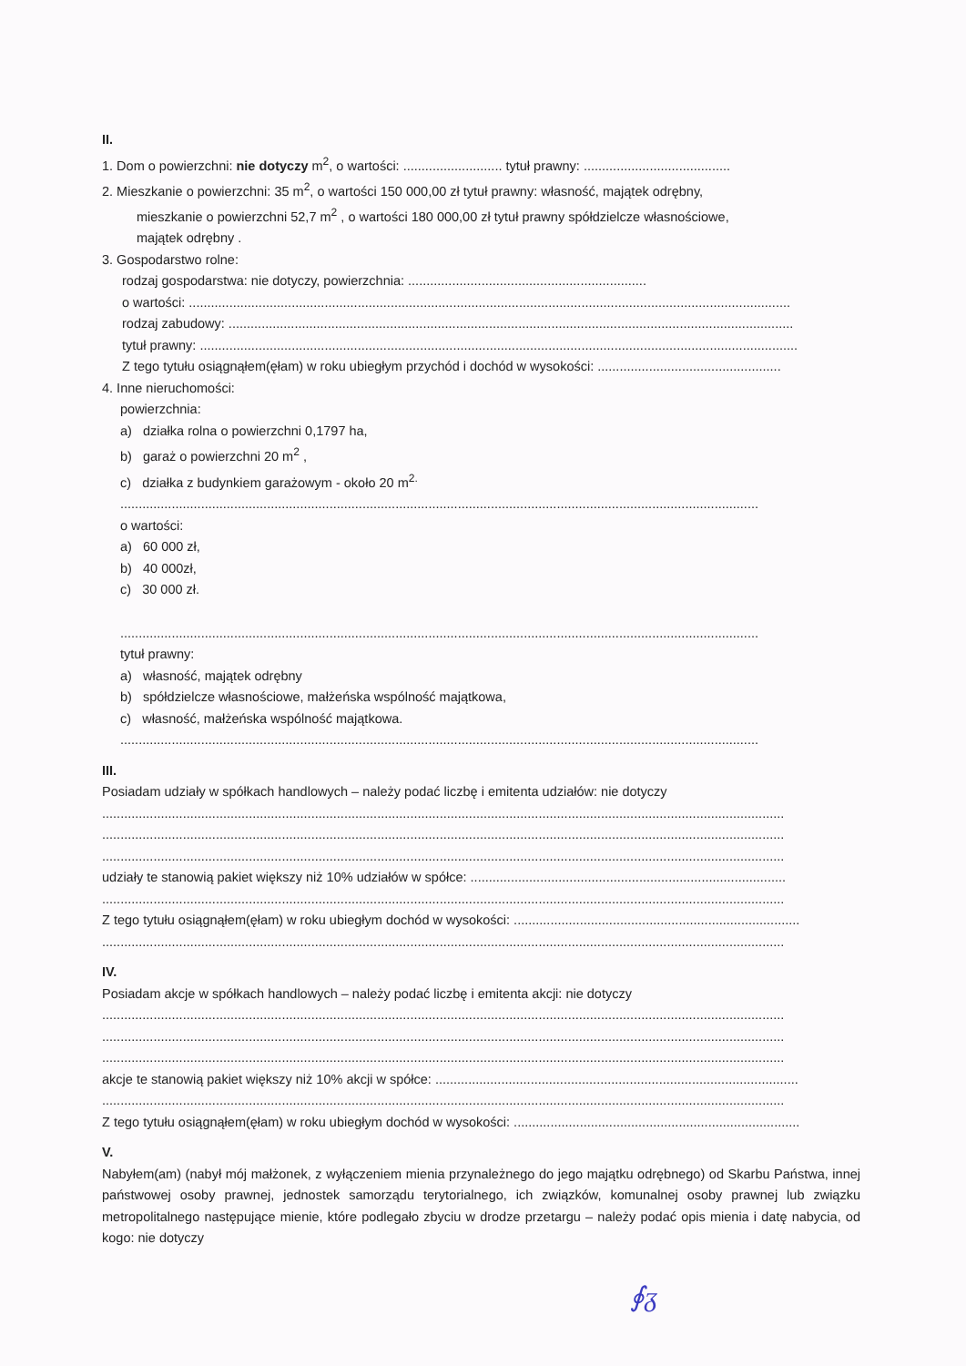II.
1. Dom o powierzchni: nie dotyczy m<sup>2</sup>, o wartości: ........................... tytuł prawny: ........................................
2. Mieszkanie o powierzchni: 35 m<sup>2</sup>, o wartości 150 000,00 zł tytuł prawny: własność, majątek odrębny,
mieszkanie o powierzchni 52,7 m<sup>2</sup> , o wartości 180 000,00 zł tytuł prawny spółdzielcze własnościowe,
majątek odrębny .
3. Gospodarstwo rolne:
rodzaj gospodarstwa: nie dotyczy, powierzchnia: .................................................................
o wartości: ....................................................................................................................................................................
rodzaj zabudowy: ..........................................................................................................................................................
tytuł prawny: ...................................................................................................................................................................
Z tego tytułu osiągnąłem(ęłam) w roku ubiegłym przychód i dochód w wysokości: ..................................................
4. Inne nieruchomości:
powierzchnia:
a) działka rolna o powierzchni 0,1797 ha,
b) garaż o powierzchni 20 m<sup>2</sup> ,
c) działka z budynkiem garażowym - około 20 m<sup>2.</sup>
..............................................................................................................................................................................
o wartości:
a) 60 000 zł,
b) 40 000zł,
c) 30 000 zł.
..............................................................................................................................................................................
tytuł prawny:
a) własność, majątek odrębny
b) spółdzielcze własnościowe, małżeńska wspólność majątkowa,
c) własność, małżeńska wspólność majątkowa.
..............................................................................................................................................................................
III.
Posiadam udziały w spółkach handlowych – należy podać liczbę i emitenta udziałów: nie dotyczy
..........................................................................................................................................................................................
..........................................................................................................................................................................................
..........................................................................................................................................................................................
udziały te stanowią pakiet większy niż 10% udziałów w spółce: ......................................................................................
..........................................................................................................................................................................................
Z tego tytułu osiągnąłem(ęłam) w roku ubiegłym dochód w wysokości: ..............................................................................
..........................................................................................................................................................................................
IV.
Posiadam akcje w spółkach handlowych – należy podać liczbę i emitenta akcji: nie dotyczy
..........................................................................................................................................................................................
..........................................................................................................................................................................................
..........................................................................................................................................................................................
akcje te stanowią pakiet większy niż 10% akcji w spółce: ...................................................................................................
..........................................................................................................................................................................................
Z tego tytułu osiągnąłem(ęłam) w roku ubiegłym dochód w wysokości: ..............................................................................
V.
Nabyłem(am) (nabył mój małżonek, z wyłączeniem mienia przynależnego do jego majątku odrębnego) od Skarbu Państwa, innej państwowej osoby prawnej, jednostek samorządu terytorialnego, ich związków, komunalnej osoby prawnej lub związku metropolitalnego następujące mienie, które podlegało zbyciu w drodze przetargu – należy podać opis mienia i datę nabycia, od kogo: nie dotyczy
∮ᵹ